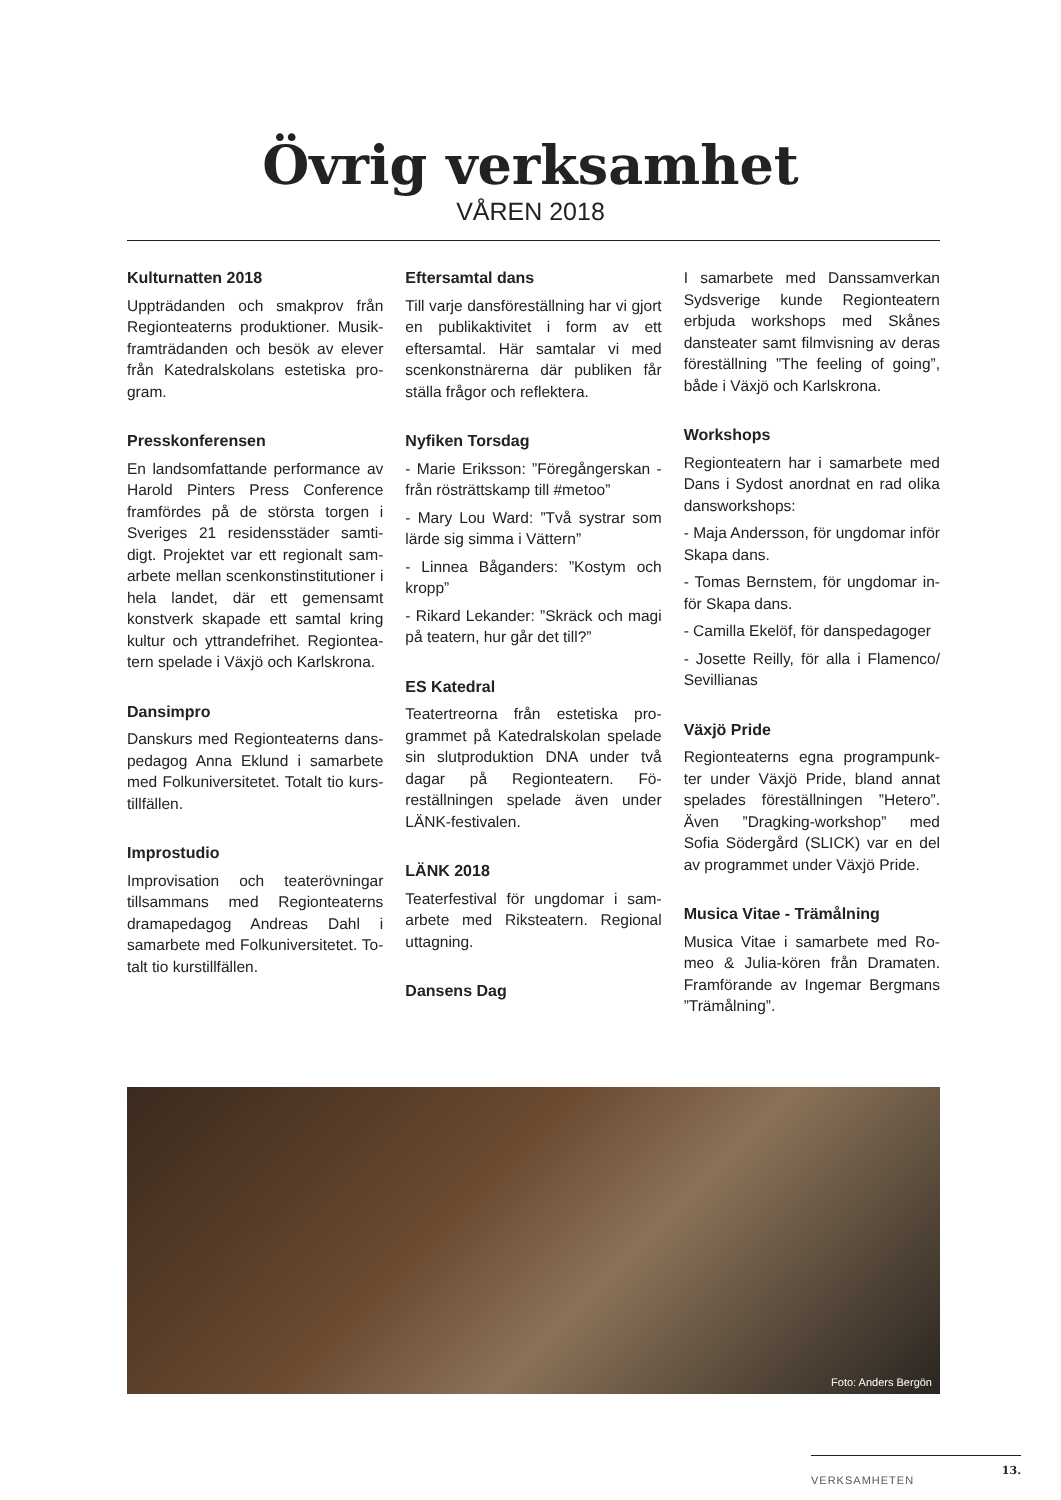Övrig verksamhet
VÅREN 2018
Kulturnatten 2018
Uppträdanden och smakprov från Regionteaterns produktioner. Musik­framträdanden och besök av elever från Katedralskolans estetiska pro­gram.
Presskonferensen
En landsomfattande performance av Harold Pinters Press Conference framfördes på de största torgen i Sveriges 21 residensstäder samti­digt. Projektet var ett regionalt sam­arbete mellan scenkonstinstitutioner i hela landet, där ett gemensamt konstverk skapade ett samtal kring kultur och yttrandefrihet. Regiontea­tern spelade i Växjö och Karlskrona.
Dansimpro
Danskurs med Regionteaterns dans­pedagog Anna Eklund i samarbete med Folkuniversitetet. Totalt tio kurs­tillfällen.
Improstudio
Improvisation och teaterövningar tillsammans med Regionteaterns dramapedagog Andreas Dahl i samarbete med Folkuniversitetet. To­talt tio kurstillfällen.
Eftersamtal dans
Till varje dansföreställning har vi gjort en publikaktivitet i form av ett eftersamtal. Här samtalar vi med scenkonstnärerna där publiken får ställa frågor och reflektera.
Nyfiken Torsdag
- Marie Eriksson: ”Föregångerskan - från rösträttskamp till #metoo”
- Mary Lou Ward: ”Två systrar som lärde sig simma i Vättern”
- Linnea Båganders: ”Kostym och kropp”
- Rikard Lekander: ”Skräck och magi på teatern, hur går det till?”
ES Katedral
Teatertreorna från estetiska pro­grammet på Katedralskolan spela­de sin slutproduktion DNA under två dagar på Regionteatern. Fö­reställningen spelade även under LÄNK-festivalen.
LÄNK 2018
Teaterfestival för ungdomar i sam­arbete med Riksteatern. Regional uttagning.
Dansens Dag
I samarbete med Danssamverkan Sydsverige kunde Regionteatern erbjuda workshops med Skånes dansteater samt filmvisning av deras föreställning ”The feeling of going”, både i Växjö och Karlskrona.
Workshops
Regionteatern har i samarbete med Dans i Sydost anordnat en rad olika dansworkshops:
- Maja Andersson, för ungdomar in­för Skapa dans.
- Tomas Bernstem, för ungdomar in­för Skapa dans.
- Camilla Ekelöf, för danspedago­ger
- Josette Reilly, för alla i Flamenco/ Sevillianas
Växjö Pride
Regionteaterns egna programpunk­ter under Växjö Pride, bland annat spelades föreställningen ”Hetero”. Även ”Dragking-workshop” med Sofia Södergård (SLICK) var en del av programmet under Växjö Pride.
Musica Vitae - Trämålning
Musica Vitae i samarbete med Ro­meo & Julia-kören från Dramaten. Framförande av Ingemar Bergmans ”Trämålning”.
Foto: Anders Bergön
VERKSAMHETEN 13.